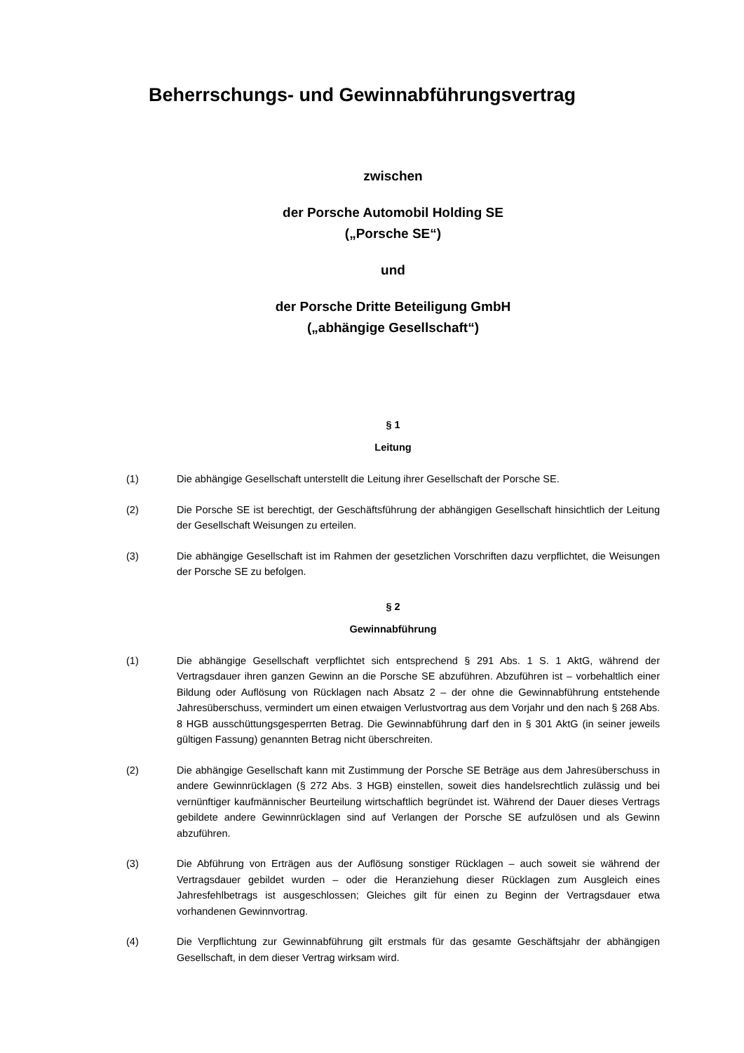Beherrschungs- und Gewinnabführungsvertrag
zwischen
der Porsche Automobil Holding SE
(„Porsche SE“)
und
der Porsche Dritte Beteiligung GmbH
(„abhängige Gesellschaft“)
§ 1
Leitung
(1) Die abhängige Gesellschaft unterstellt die Leitung ihrer Gesellschaft der Porsche SE.
(2) Die Porsche SE ist berechtigt, der Geschäftsführung der abhängigen Gesellschaft hinsichtlich der Leitung der Gesellschaft Weisungen zu erteilen.
(3) Die abhängige Gesellschaft ist im Rahmen der gesetzlichen Vorschriften dazu verpflichtet, die Weisungen der Porsche SE zu befolgen.
§ 2
Gewinnabführung
(1) Die abhängige Gesellschaft verpflichtet sich entsprechend § 291 Abs. 1 S. 1 AktG, während der Vertragsdauer ihren ganzen Gewinn an die Porsche SE abzuführen. Abzuführen ist – vorbehaltlich einer Bildung oder Auflösung von Rücklagen nach Absatz 2 – der ohne die Gewinnabführung entstehende Jahresüberschuss, vermindert um einen etwaigen Verlustvortrag aus dem Vorjahr und den nach § 268 Abs. 8 HGB ausschüttungsgesperrten Betrag. Die Gewinnabführung darf den in § 301 AktG (in seiner jeweils gültigen Fassung) genannten Betrag nicht überschreiten.
(2) Die abhängige Gesellschaft kann mit Zustimmung der Porsche SE Beträge aus dem Jahresüberschuss in andere Gewinnrücklagen (§ 272 Abs. 3 HGB) einstellen, soweit dies handelsrechtlich zulässig und bei vernünftiger kaufmännischer Beurteilung wirtschaftlich begründet ist. Während der Dauer dieses Vertrags gebildete andere Gewinnrücklagen sind auf Verlangen der Porsche SE aufzulösen und als Gewinn abzuführen.
(3) Die Abführung von Erträgen aus der Auflösung sonstiger Rücklagen – auch soweit sie während der Vertragsdauer gebildet wurden – oder die Heranziehung dieser Rücklagen zum Ausgleich eines Jahresfehlbetrags ist ausgeschlossen; Gleiches gilt für einen zu Beginn der Vertragsdauer etwa vorhandenen Gewinnvortrag.
(4) Die Verpflichtung zur Gewinnabführung gilt erstmals für das gesamte Geschäftsjahr der abhängigen Gesellschaft, in dem dieser Vertrag wirksam wird.